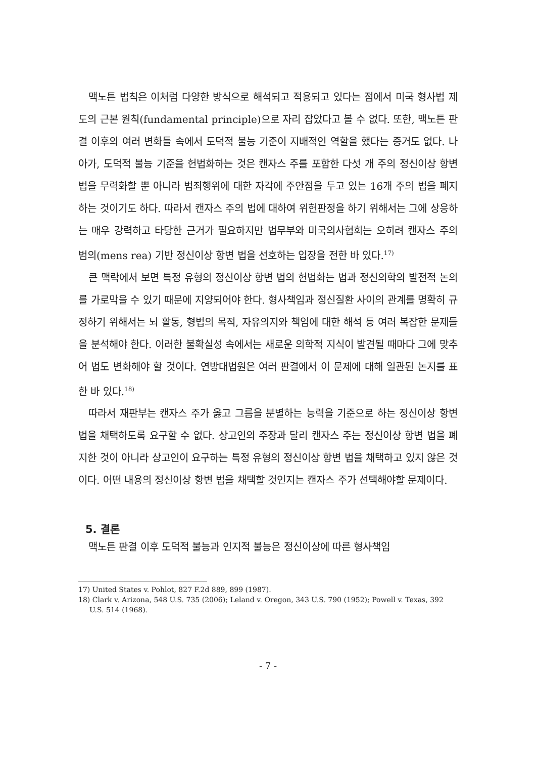맥노튼 법칙은 이처럼 다양한 방식으로 해석되고 적용되고 있다는 점에서 미국 형사법 제도의 근본 원칙(fundamental principle)으로 자리 잡았다고 볼 수 없다. 또한, 맥노튼 판결 이후의 여러 변화들 속에서 도덕적 불능 기준이 지배적인 역할을 했다는 증거도 없다. 나아가, 도덕적 불능 기준을 헌법화하는 것은 캔자스 주를 포함한 다섯 개 주의 정신이상 항변 법을 무력화할 뿐 아니라 범죄행위에 대한 자각에 주안점을 두고 있는 16개 주의 법을 폐지하는 것이기도 하다. 따라서 캔자스 주의 법에 대하여 위헌판정을 하기 위해서는 그에 상응하는 매우 강력하고 타당한 근거가 필요하지만 법무부와 미국의사협회는 오히려 캔자스 주의 범의(mens rea) 기반 정신이상 항변 법을 선호하는 입장을 전한 바 있다.<sup>17)</sup>
큰 맥락에서 보면 특정 유형의 정신이상 항변 법의 헌법화는 법과 정신의학의 발전적 논의를 가로막을 수 있기 때문에 지양되어야 한다. 형사책임과 정신질환 사이의 관계를 명확히 규정하기 위해서는 뇌 활동, 형법의 목적, 자유의지와 책임에 대한 해석 등 여러 복잡한 문제들을 분석해야 한다. 이러한 불확실성 속에서는 새로운 의학적 지식이 발견될 때마다 그에 맞추어 법도 변화해야 할 것이다. 연방대법원은 여러 판결에서 이 문제에 대해 일관된 논지를 표한 바 있다.<sup>18)</sup>
따라서 재판부는 캔자스 주가 옳고 그름을 분별하는 능력을 기준으로 하는 정신이상 항변 법을 채택하도록 요구할 수 없다. 상고인의 주장과 달리 캔자스 주는 정신이상 항변 법을 폐지한 것이 아니라 상고인이 요구하는 특정 유형의 정신이상 항변 법을 채택하고 있지 않은 것이다. 어떤 내용의 정신이상 항변 법을 채택할 것인지는 캔자스 주가 선택해야할 문제이다.
5. 결론
맥노튼 판결 이후 도덕적 불능과 인지적 불능은 정신이상에 따른 형사책임
17) United States v. Pohlot, 827 F.2d 889, 899 (1987).
18) Clark v. Arizona, 548 U.S. 735 (2006); Leland v. Oregon, 343 U.S. 790 (1952); Powell v. Texas, 392 U.S. 514 (1968).
- 7 -